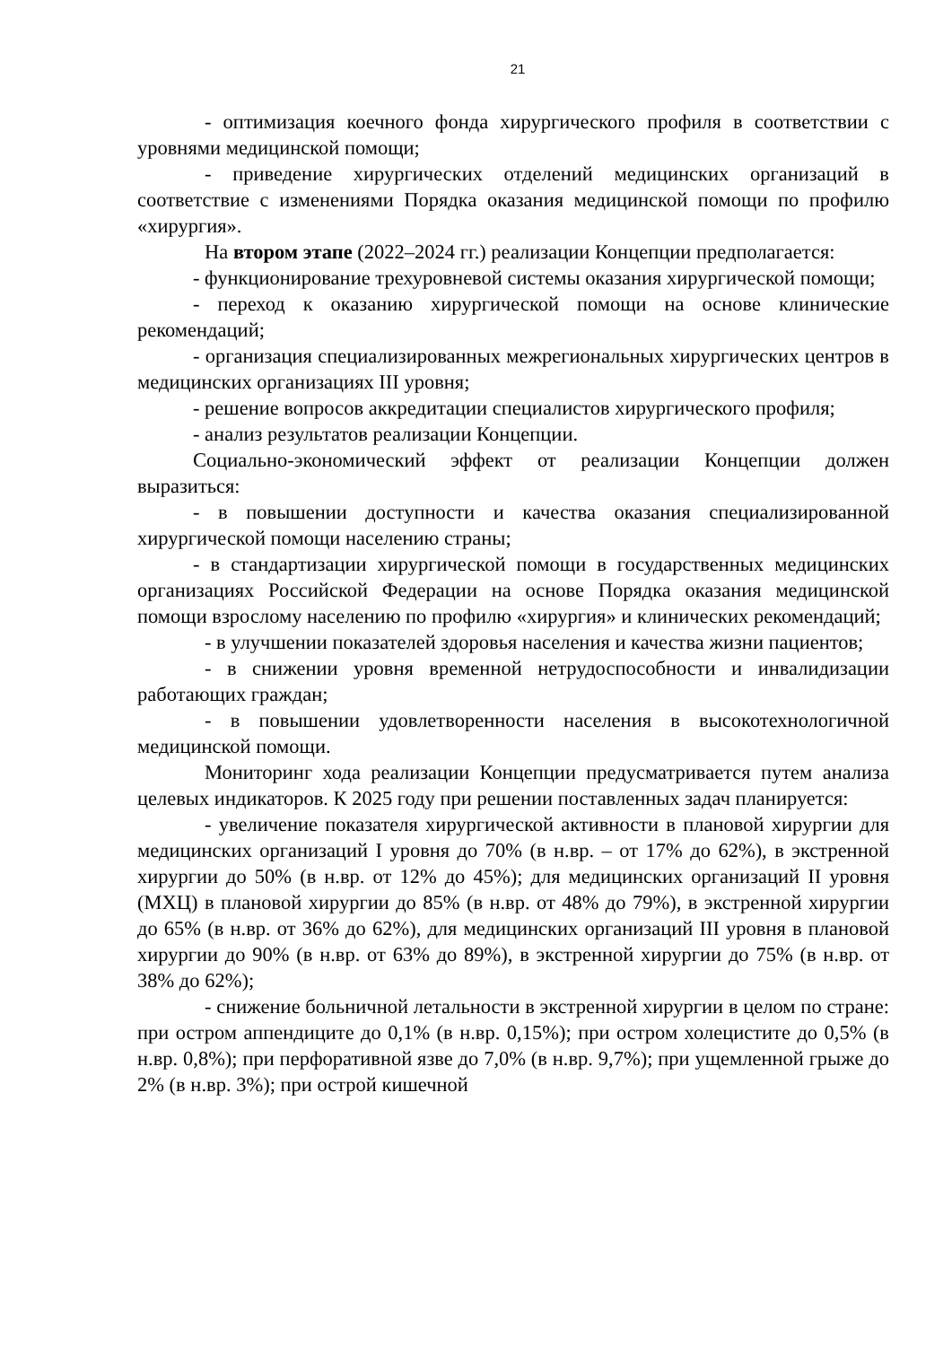21
- оптимизация коечного фонда хирургического профиля в соответствии с уровнями медицинской помощи;
- приведение хирургических отделений медицинских организаций в соответствие с изменениями Порядка оказания медицинской помощи по профилю «хирургия».
На втором этапе (2022–2024 гг.) реализации Концепции предполагается:
- функционирование трехуровневой системы оказания хирургической помощи;
- переход к оказанию хирургической помощи на основе клинические рекомендаций;
- организация специализированных межрегиональных хирургических центров в медицинских организациях III уровня;
- решение вопросов аккредитации специалистов хирургического профиля;
- анализ результатов реализации Концепции.
Социально-экономический эффект от реализации Концепции должен выразиться:
- в повышении доступности и качества оказания специализированной хирургической помощи населению страны;
- в стандартизации хирургической помощи в государственных медицинских организациях Российской Федерации на основе Порядка оказания медицинской помощи взрослому населению по профилю «хирургия» и клинических рекомендаций;
- в улучшении показателей здоровья населения и качества жизни пациентов;
- в снижении уровня временной нетрудоспособности и инвалидизации работающих граждан;
- в повышении удовлетворенности населения в высокотехнологичной медицинской помощи.
Мониторинг хода реализации Концепции предусматривается путем анализа целевых индикаторов. К 2025 году при решении поставленных задач планируется:
- увеличение показателя хирургической активности в плановой хирургии для медицинских организаций I уровня до 70% (в н.вр. – от 17% до 62%), в экстренной хирургии до 50% (в н.вр. от 12% до 45%); для медицинских организаций II уровня (МХЦ) в плановой хирургии до 85% (в н.вр. от 48% до 79%), в экстренной хирургии до 65% (в н.вр. от 36% до 62%), для медицинских организаций III уровня в плановой хирургии до 90% (в н.вр. от 63% до 89%), в экстренной хирургии до 75% (в н.вр. от 38% до 62%);
- снижение больничной летальности в экстренной хирургии в целом по стране: при остром аппендиците до 0,1% (в н.вр. 0,15%); при остром холецистите до 0,5% (в н.вр. 0,8%); при перфоративной язве до 7,0% (в н.вр. 9,7%); при ущемленной грыже до 2% (в н.вр. 3%); при острой кишечной